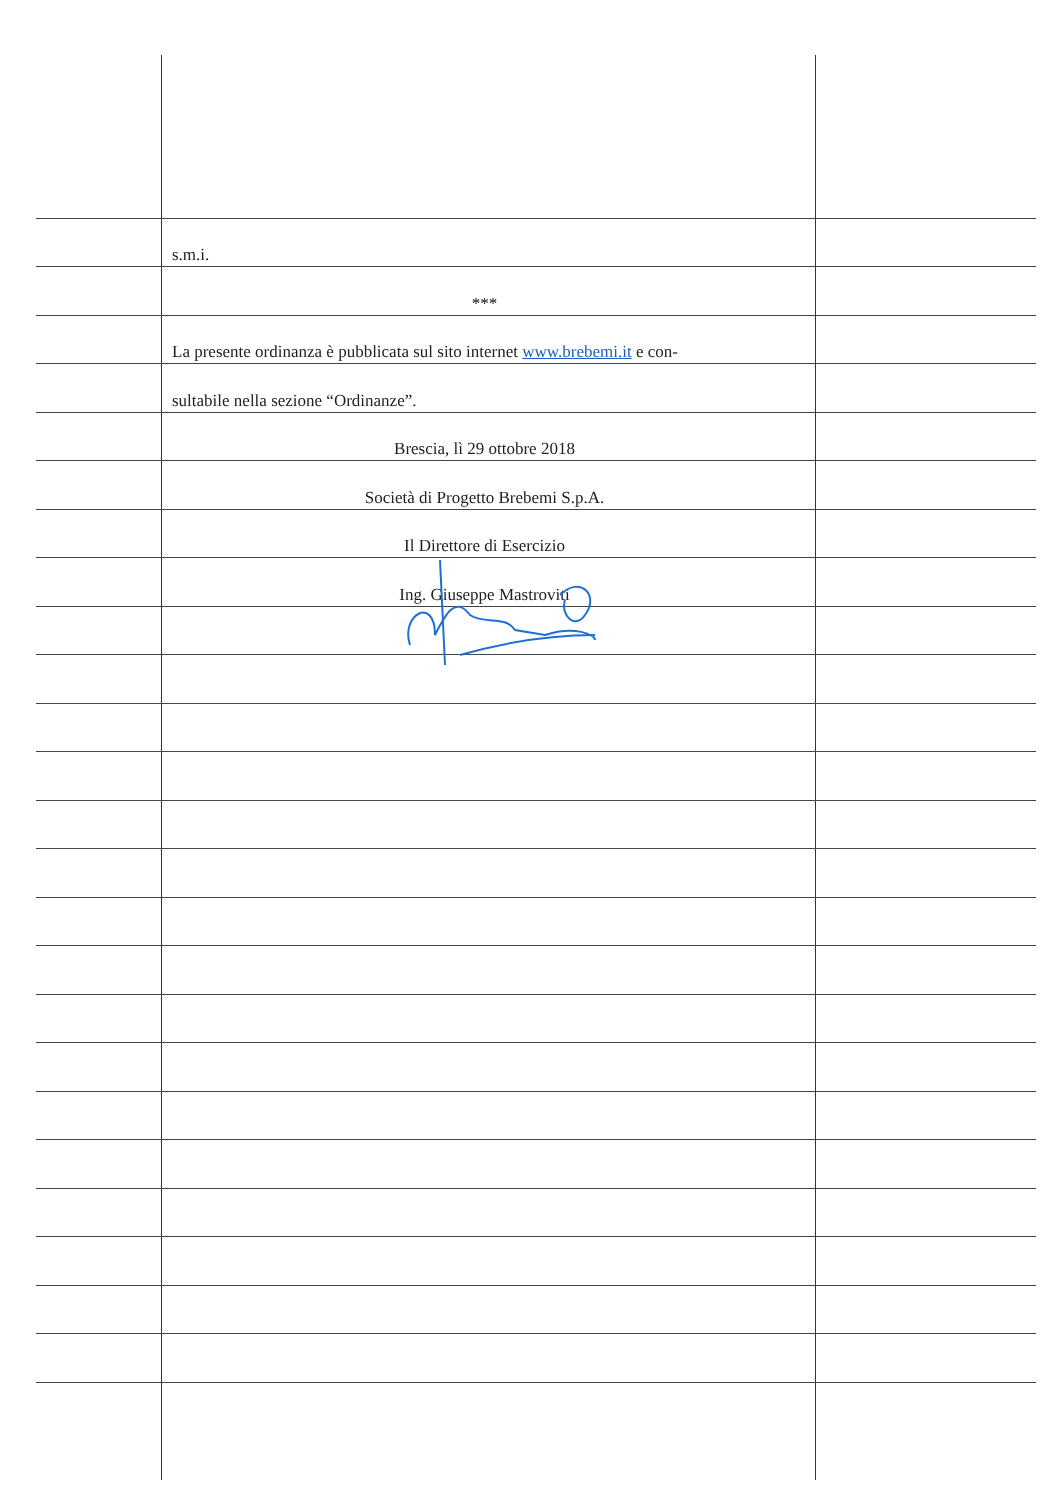s.m.i.
***
La presente ordinanza è pubblicata sul sito internet www.brebemi.it e con-
sultabile nella sezione “Ordinanze”.
Brescia, lì 29 ottobre 2018
Società di Progetto Brebemi S.p.A.
Il Direttore di Esercizio
Ing. Giuseppe Mastroviti